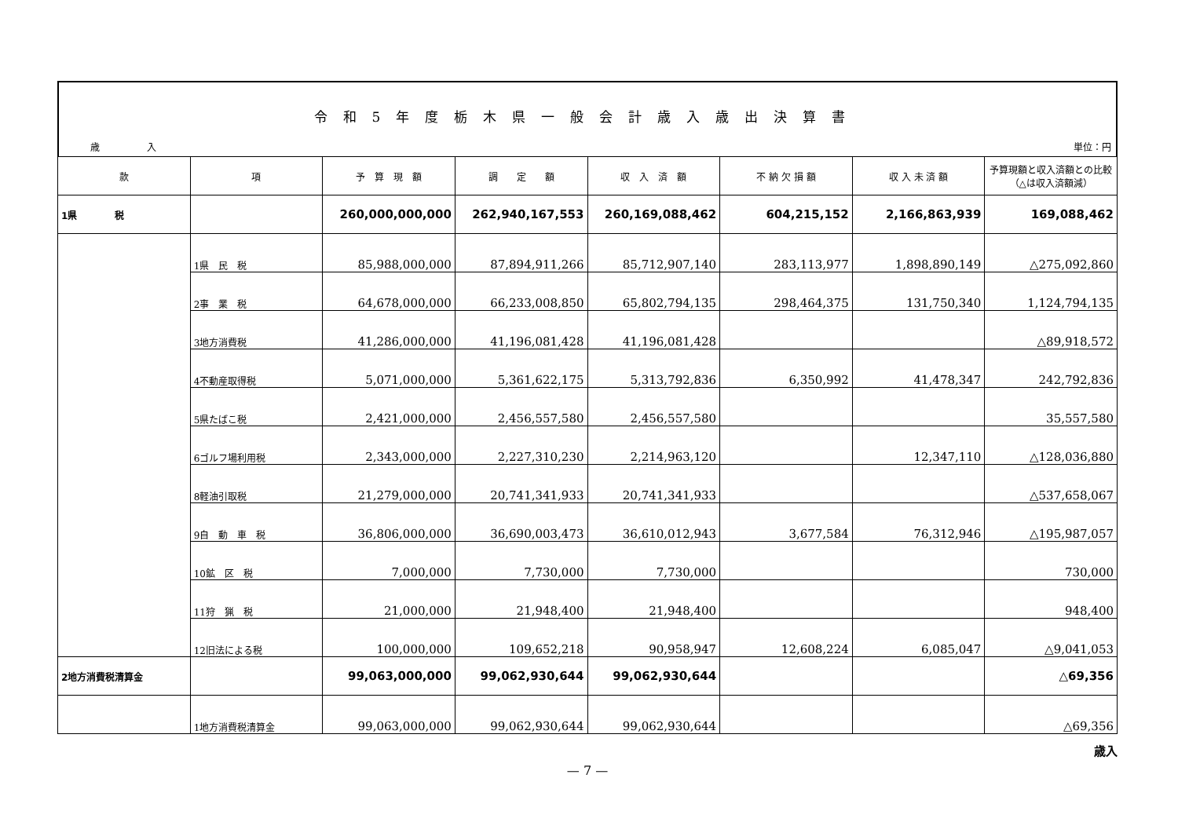令和5年度栃木県一般会計歳入歳出決算書
歳　　　　　入 単位：円
| 款 | 項 | 予 算 現 額 | 調 定 額 | 収 入 済 額 | 不 納 欠 損 額 | 収 入 未 済 額 | 予算現額と収入済額との比較（△は収入済額減） |
| --- | --- | --- | --- | --- | --- | --- | --- |
| 1県 税 | | 260,000,000,000 | 262,940,167,553 | 260,169,088,462 | 604,215,152 | 2,166,863,939 | 169,088,462 |
| | 1県 民 税 | 85,988,000,000 | 87,894,911,266 | 85,712,907,140 | 283,113,977 | 1,898,890,149 | △275,092,860 |
| | 2事 業 税 | 64,678,000,000 | 66,233,008,850 | 65,802,794,135 | 298,464,375 | 131,750,340 | 1,124,794,135 |
| | 3地方消費税 | 41,286,000,000 | 41,196,081,428 | 41,196,081,428 | | | △89,918,572 |
| | 4不動産取得税 | 5,071,000,000 | 5,361,622,175 | 5,313,792,836 | 6,350,992 | 41,478,347 | 242,792,836 |
| | 5県たばこ税 | 2,421,000,000 | 2,456,557,580 | 2,456,557,580 | | | 35,557,580 |
| | 6ゴルフ場利用税 | 2,343,000,000 | 2,227,310,230 | 2,214,963,120 | | 12,347,110 | △128,036,880 |
| | 8軽油引取税 | 21,279,000,000 | 20,741,341,933 | 20,741,341,933 | | | △537,658,067 |
| | 9自 動 車 税 | 36,806,000,000 | 36,690,003,473 | 36,610,012,943 | 3,677,584 | 76,312,946 | △195,987,057 |
| | 10鉱 区 税 | 7,000,000 | 7,730,000 | 7,730,000 | | | 730,000 |
| | 11狩 猟 税 | 21,000,000 | 21,948,400 | 21,948,400 | | | 948,400 |
| | 12旧法による税 | 100,000,000 | 109,652,218 | 90,958,947 | 12,608,224 | 6,085,047 | △9,041,053 |
| 2地方消費税清算金 | | 99,063,000,000 | 99,062,930,644 | 99,062,930,644 | | | △69,356 |
| | 1地方消費税清算金 | 99,063,000,000 | 99,062,930,644 | 99,062,930,644 | | | △69,356 |
歳入
— 7 —